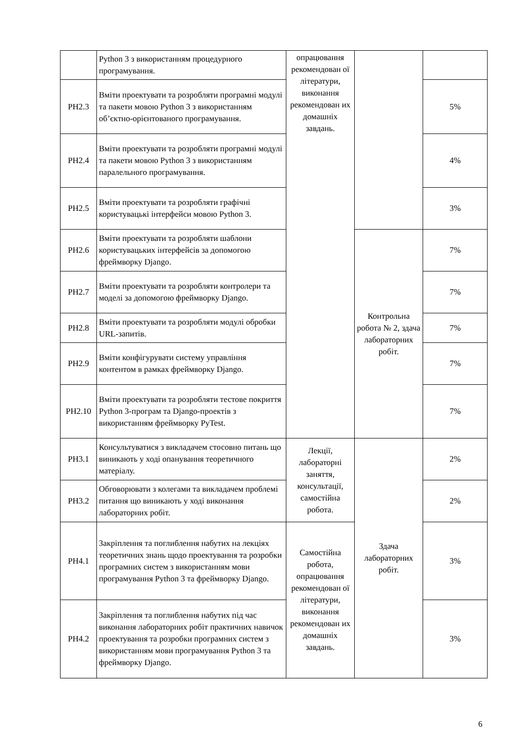| | Python 3 з використанням процедурного програмування. | опрацювання рекомендован ої літератури, виконання рекомендован их домашніх завдань. | | |
| РН2.3 | Вміти проектувати та розробляти програмні модулі та пакети мовою Python 3 з використанням об’єктно-орієнтованого програмування. | | | 5% |
| РН2.4 | Вміти проектувати та розробляти програмні модулі та пакети мовою Python 3 з використанням паралельного програмування. | | | 4% |
| РН2.5 | Вміти проектувати та розробляти графічні користувацькі інтерфейси мовою Python 3. | | | 3% |
| РН2.6 | Вміти проектувати та розробляти шаблони користувацьких інтерфейсів за допомогою фреймворку Django. | | Контрольна робота № 2, здача лабораторних робіт. | 7% |
| РН2.7 | Вміти проектувати та розробляти контролери та моделі за допомогою фреймворку Django. | | | 7% |
| РН2.8 | Вміти проектувати та розробляти модулі обробки URL-запитів. | | | 7% |
| РН2.9 | Вміти конфігурувати систему управління контентом в рамках фреймворку Django. | | | 7% |
| РН2.10 | Вміти проектувати та розробляти тестове покриття Python 3-програм та Django-проектів з використанням фреймворку PyTest. | | | 7% |
| РН3.1 | Консультуватися з викладачем стосовно питань що виникають у ході опанування теоретичного матеріалу. | Лекції, лабораторні заняття, консультації, самостійна робота. | Здача лабораторних робіт. | 2% |
| РН3.2 | Обговорювати з колегами та викладачем проблемі питання що виникають у ході виконання лабораторних робіт. | | | 2% |
| РН4.1 | Закріплення та поглиблення набутих на лекціях теоретичних знань щодо проектування та розробки програмних систем з використанням мови програмування Python 3 та фреймворку Django. | Самостійна робота, опрацювання рекомендован ої літератури, виконання рекомендован их домашніх завдань. | | 3% |
| РН4.2 | Закріплення та поглиблення набутих під час виконання лабораторних робіт практичних навичок проектування та розробки програмних систем з використанням мови програмування Python 3 та фреймворку Django. | | | 3% |
6